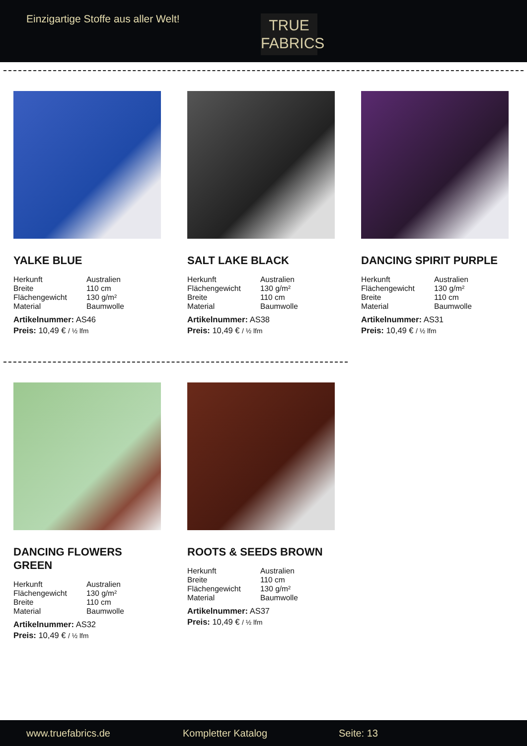Einzigartige Stoffe aus aller Welt!
TRUE
FABRICS
YALKE BLUE
| Herkunft | Australien |
| Breite | 110 cm |
| Flächengewicht | 130 g/m² |
| Material | Baumwolle |
Artikelnummer: AS46
Preis: 10,49 € / ½ lfm
SALT LAKE BLACK
| Herkunft | Australien |
| Flächengewicht | 130 g/m² |
| Breite | 110 cm |
| Material | Baumwolle |
Artikelnummer: AS38
Preis: 10,49 € / ½ lfm
DANCING SPIRIT PURPLE
| Herkunft | Australien |
| Flächengewicht | 130 g/m² |
| Breite | 110 cm |
| Material | Baumwolle |
Artikelnummer: AS31
Preis: 10,49 € / ½ lfm
DANCING FLOWERS GREEN
| Herkunft | Australien |
| Flächengewicht | 130 g/m² |
| Breite | 110 cm |
| Material | Baumwolle |
Artikelnummer: AS32
Preis: 10,49 € / ½ lfm
ROOTS & SEEDS BROWN
| Herkunft | Australien |
| Breite | 110 cm |
| Flächengewicht | 130 g/m² |
| Material | Baumwolle |
Artikelnummer: AS37
Preis: 10,49 € / ½ lfm
www.truefabrics.de Kompletter Katalog Seite: 13